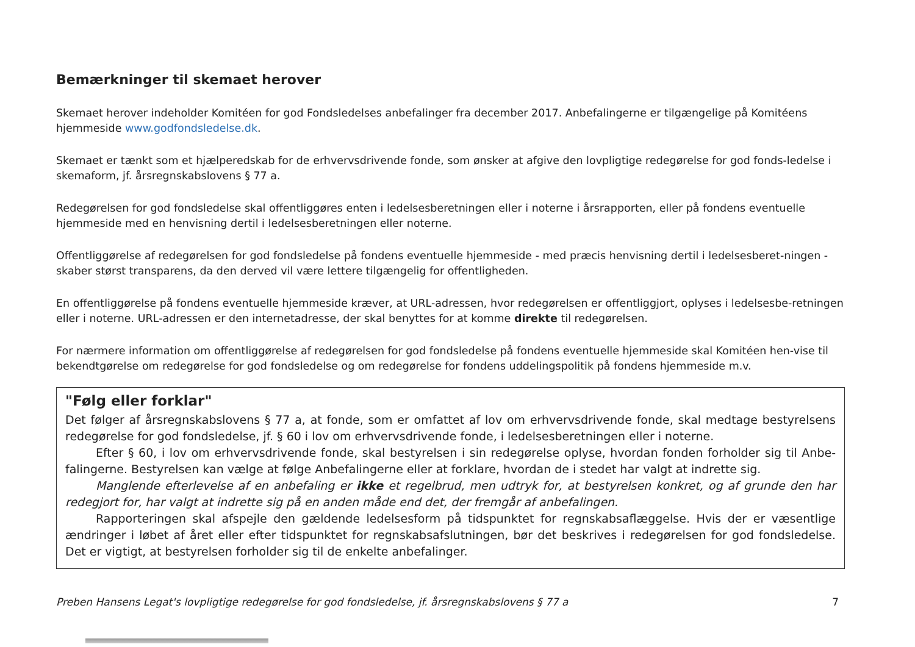Bemærkninger til skemaet herover
Skemaet herover indeholder Komitéen for god Fondsledelses anbefalinger fra december 2017. Anbefalingerne er tilgængelige på Komitéens hjemmeside www.godfondsledelse.dk.
Skemaet er tænkt som et hjælperedskab for de erhvervsdrivende fonde, som ønsker at afgive den lovpligtige redegørelse for god fonds-ledelse i skemaform, jf. årsregnskabslovens § 77 a.
Redegørelsen for god fondsledelse skal offentliggøres enten i ledelsesberetningen eller i noterne i årsrapporten, eller på fondens eventuelle hjemmeside med en henvisning dertil i ledelsesberetningen eller noterne.
Offentliggørelse af redegørelsen for god fondsledelse på fondens eventuelle hjemmeside - med præcis henvisning dertil i ledelsesberet-ningen - skaber størst transparens, da den derved vil være lettere tilgængelig for offentligheden.
En offentliggørelse på fondens eventuelle hjemmeside kræver, at URL-adressen, hvor redegørelsen er offentliggjort, oplyses i ledelsesbe-retningen eller i noterne. URL-adressen er den internetadresse, der skal benyttes for at komme direkte til redegørelsen.
For nærmere information om offentliggørelse af redegørelsen for god fondsledelse på fondens eventuelle hjemmeside skal Komitéen hen-vise til bekendtgørelse om redegørelse for god fondsledelse og om redegørelse for fondens uddelingspolitik på fondens hjemmeside m.v.
"Følg eller forklar"
Det følger af årsregnskabslovens § 77 a, at fonde, som er omfattet af lov om erhvervsdrivende fonde, skal medtage bestyrelsens redegørelse for god fondsledelse, jf. § 60 i lov om erhvervsdrivende fonde, i ledelsesberetningen eller i noterne.
Efter § 60, i lov om erhvervsdrivende fonde, skal bestyrelsen i sin redegørelse oplyse, hvordan fonden forholder sig til Anbe-falingerne. Bestyrelsen kan vælge at følge Anbefalingerne eller at forklare, hvordan de i stedet har valgt at indrette sig.
Manglende efterlevelse af en anbefaling er ikke et regelbrud, men udtryk for, at bestyrelsen konkret, og af grunde den har redegjort for, har valgt at indrette sig på en anden måde end det, der fremgår af anbefalingen.
Rapporteringen skal afspejle den gældende ledelsesform på tidspunktet for regnskabsaflæggelse. Hvis der er væsentlige ændringer i løbet af året eller efter tidspunktet for regnskabsafslutningen, bør det beskrives i redegørelsen for god fondsledelse. Det er vigtigt, at bestyrelsen forholder sig til de enkelte anbefalinger.
Preben Hansens Legat's lovpligtige redegørelse for god fondsledelse, jf. årsregnskabslovens § 77 a 7